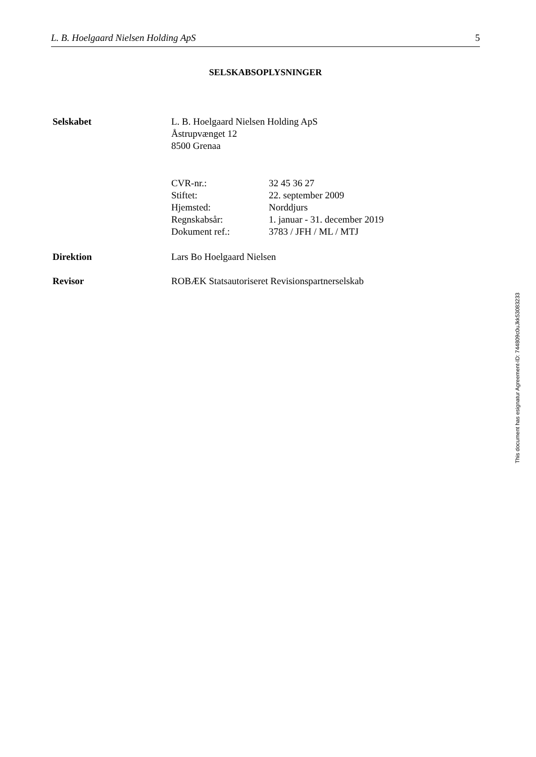L. B. Hoelgaard Nielsen Holding ApS 5
SELSKABSOPLYSNINGER
| Selskabet | L. B. Hoelgaard Nielsen Holding ApS Åstrupvænget 12 8500 Grenaa | |
| | CVR-nr.: | 32 45 36 27 |
| | Stiftet: | 22. september 2009 |
| | Hjemsted: | Norddjurs |
| | Regnskabsår: | 1. januar - 31. december 2019 |
| | Dokument ref.: | 3783 / JFH / ML / MTJ |
| Direktion | Lars Bo Hoelgaard Nielsen | |
| Revisor | ROBÆK Statsautoriseret Revisionspartnerselskab | |
This document has esignatur Agreement-ID: 744809c0uJkk53083233